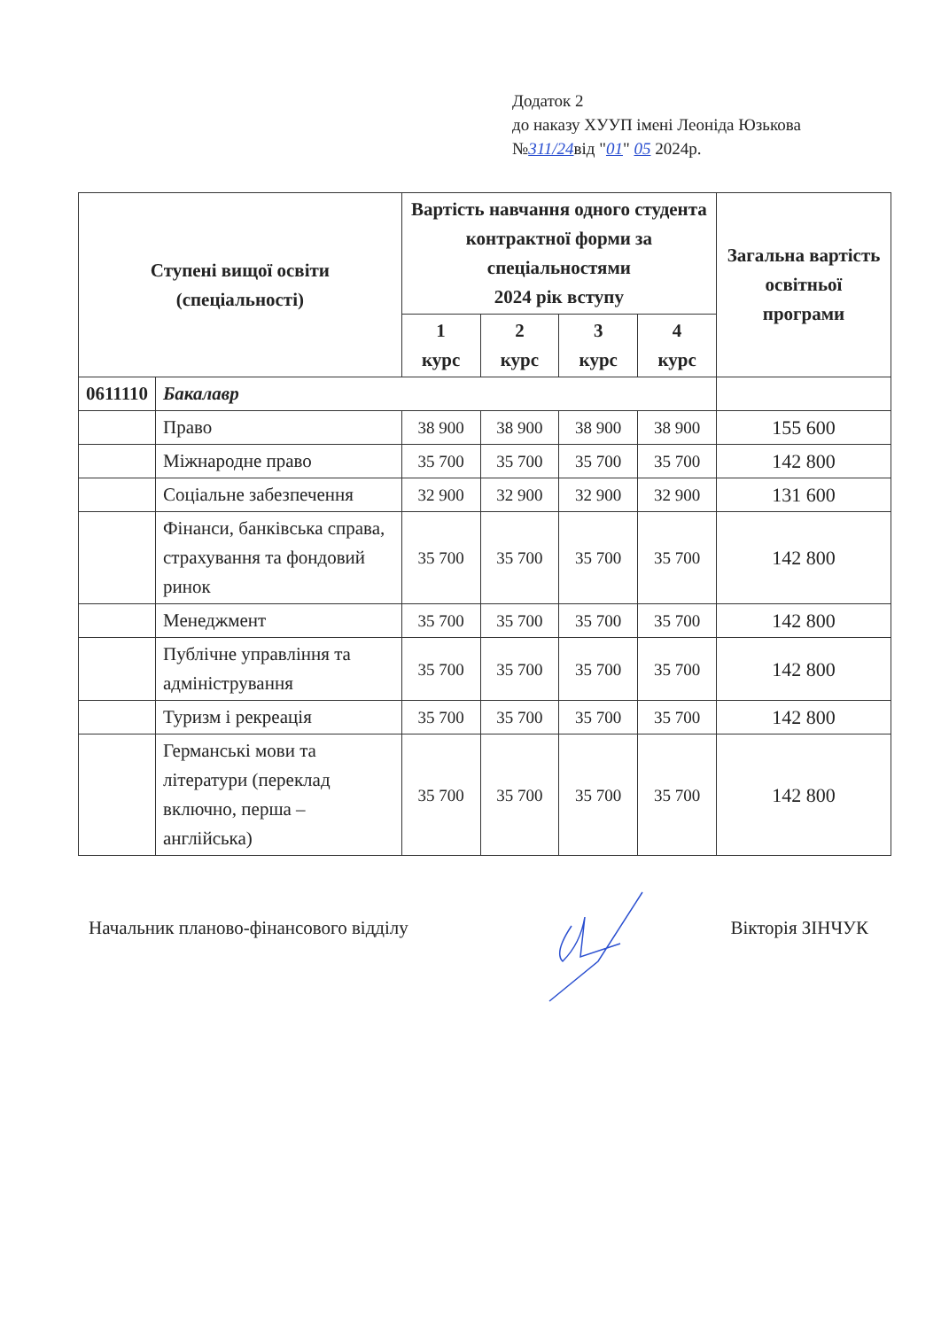Додаток 2
до наказу ХУУП імені Леоніда Юзькова
№311/24від "01" 05 2024р.
| Ступені вищої освіти (спеціальності) | | Вартість навчання одного студента контрактної форми за спеціальностями 2024 рік вступу | | | | Загальна вартість освітньої програми |
| --- | --- | --- | --- | --- | --- | --- |
| | | 1 курс | 2 курс | 3 курс | 4 курс | |
| 0611110 | Бакалавр | | | | | |
| | Право | 38 900 | 38 900 | 38 900 | 38 900 | 155 600 |
| | Міжнародне право | 35 700 | 35 700 | 35 700 | 35 700 | 142 800 |
| | Соціальне забезпечення | 32 900 | 32 900 | 32 900 | 32 900 | 131 600 |
| | Фінанси, банківська справа, страхування та фондовий ринок | 35 700 | 35 700 | 35 700 | 35 700 | 142 800 |
| | Менеджмент | 35 700 | 35 700 | 35 700 | 35 700 | 142 800 |
| | Публічне управління та адміністрування | 35 700 | 35 700 | 35 700 | 35 700 | 142 800 |
| | Туризм і рекреація | 35 700 | 35 700 | 35 700 | 35 700 | 142 800 |
| | Германські мови та літератури (переклад включно, перша – англійська) | 35 700 | 35 700 | 35 700 | 35 700 | 142 800 |
Начальник планово-фінансового відділу Вікторія ЗІНЧУК